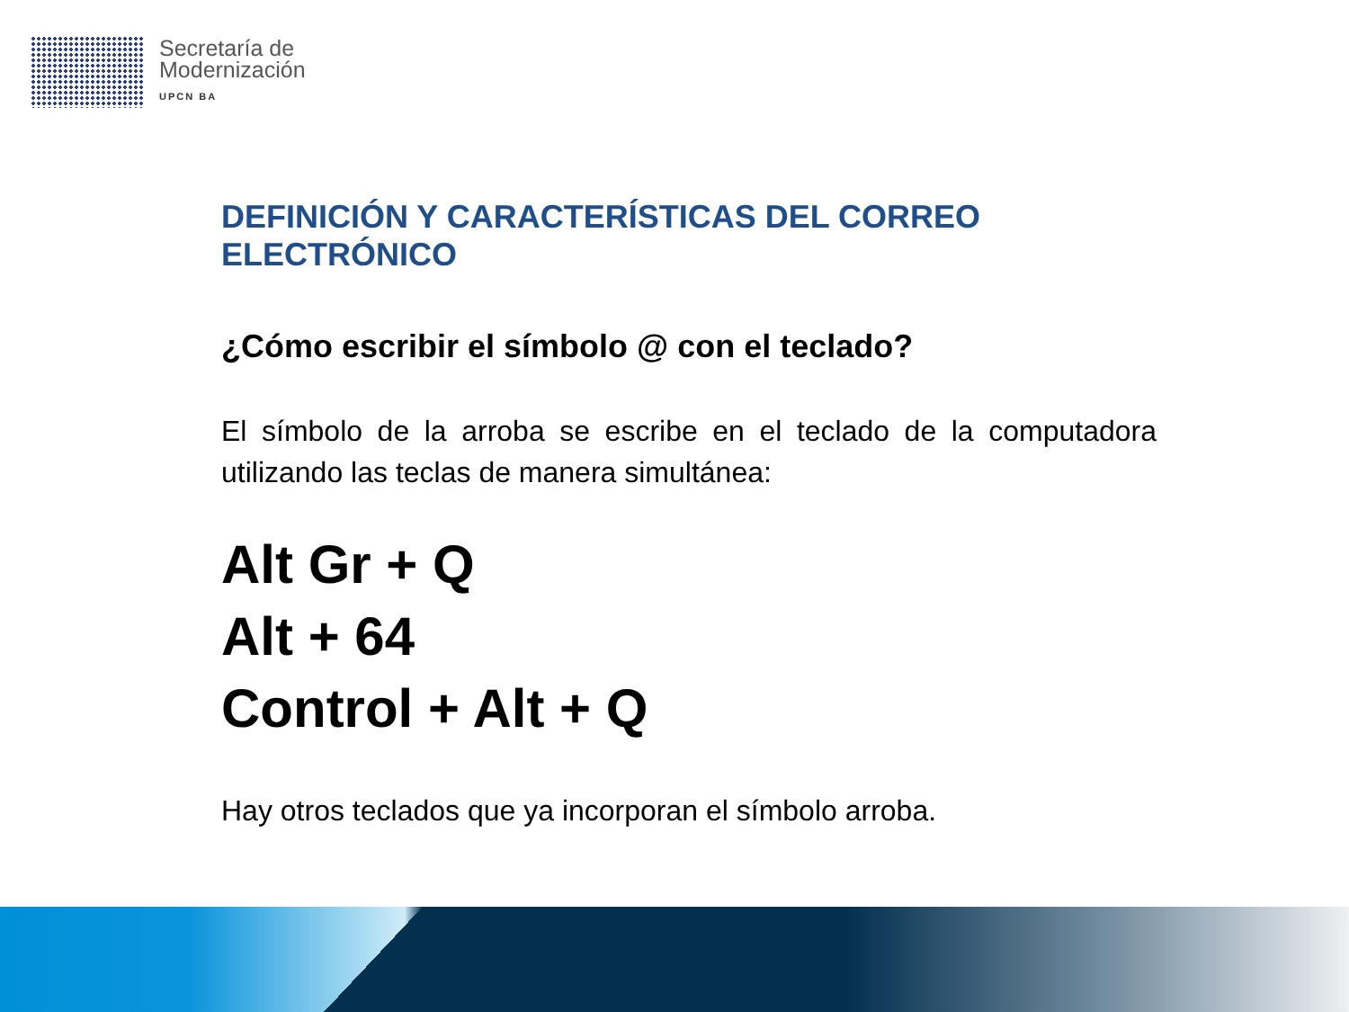Secretaría de
Modernización
UPCN BA
DEFINICIÓN Y CARACTERÍSTICAS DEL CORREO ELECTRÓNICO
¿Cómo escribir el símbolo @ con el teclado?
El símbolo de la arroba se escribe en el teclado de la computadora utilizando las teclas de manera simultánea:
Alt Gr + Q
Alt + 64
Control + Alt + Q
Hay otros teclados que ya incorporan el símbolo arroba.